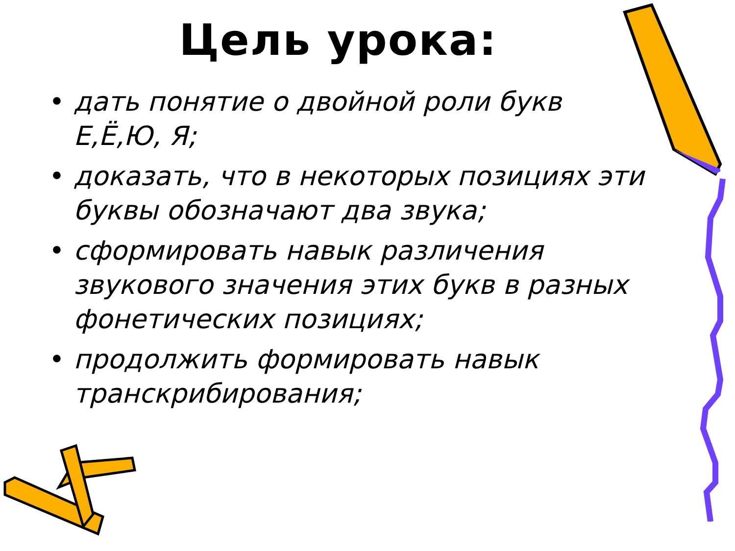Цель урока:
• дать понятие о двойной роли букв Е,Ё,Ю, Я;
• доказать, что в некоторых позициях эти буквы обозначают два звука;
• сформировать навык различения звукового значения этих букв в разных фонетических позициях;
• продолжить формировать навык транскрибирования;